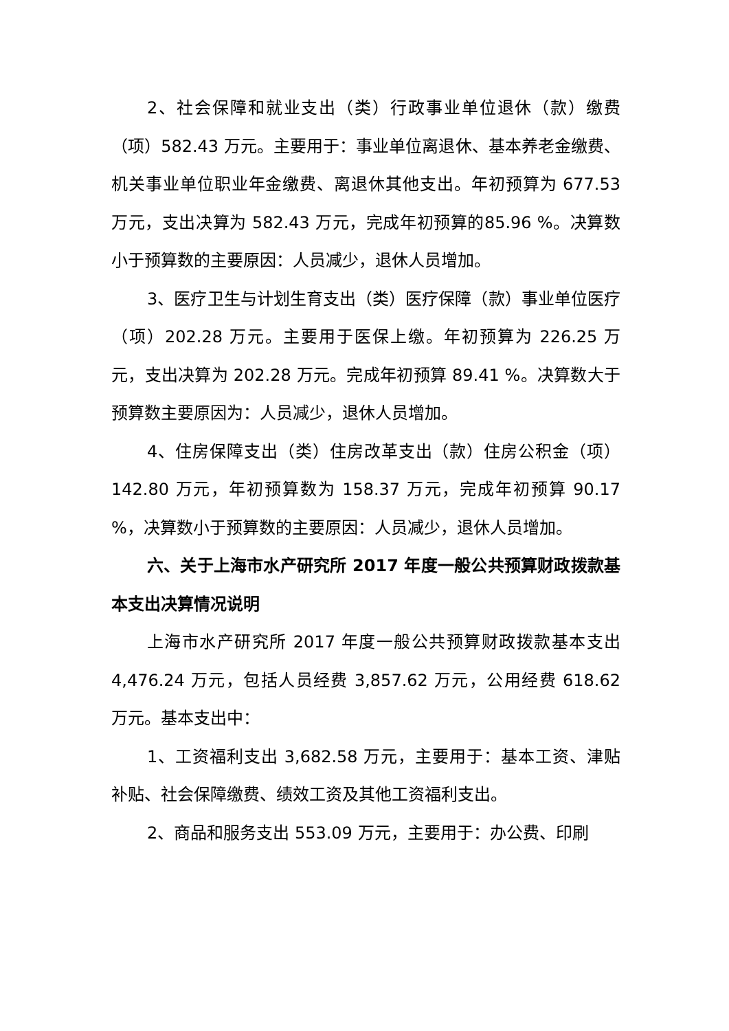2、社会保障和就业支出（类）行政事业单位退休（款）缴费（项）582.43 万元。主要用于：事业单位离退休、基本养老金缴费、机关事业单位职业年金缴费、离退休其他支出。年初预算为 677.53 万元，支出决算为 582.43 万元，完成年初预算的85.96 %。决算数小于预算数的主要原因：人员减少，退休人员增加。
3、医疗卫生与计划生育支出（类）医疗保障（款）事业单位医疗（项）202.28 万元。主要用于医保上缴。年初预算为 226.25 万元，支出决算为 202.28 万元。完成年初预算 89.41 %。决算数大于预算数主要原因为：人员减少，退休人员增加。
4、住房保障支出（类）住房改革支出（款）住房公积金（项）142.80 万元，年初预算数为 158.37 万元，完成年初预算 90.17 %，决算数小于预算数的主要原因：人员减少，退休人员增加。
六、关于上海市水产研究所 2017 年度一般公共预算财政拨款基本支出决算情况说明
上海市水产研究所 2017 年度一般公共预算财政拨款基本支出 4,476.24 万元，包括人员经费 3,857.62 万元，公用经费 618.62 万元。基本支出中：
1、工资福利支出 3,682.58 万元，主要用于：基本工资、津贴补贴、社会保障缴费、绩效工资及其他工资福利支出。
2、商品和服务支出 553.09 万元，主要用于：办公费、印刷